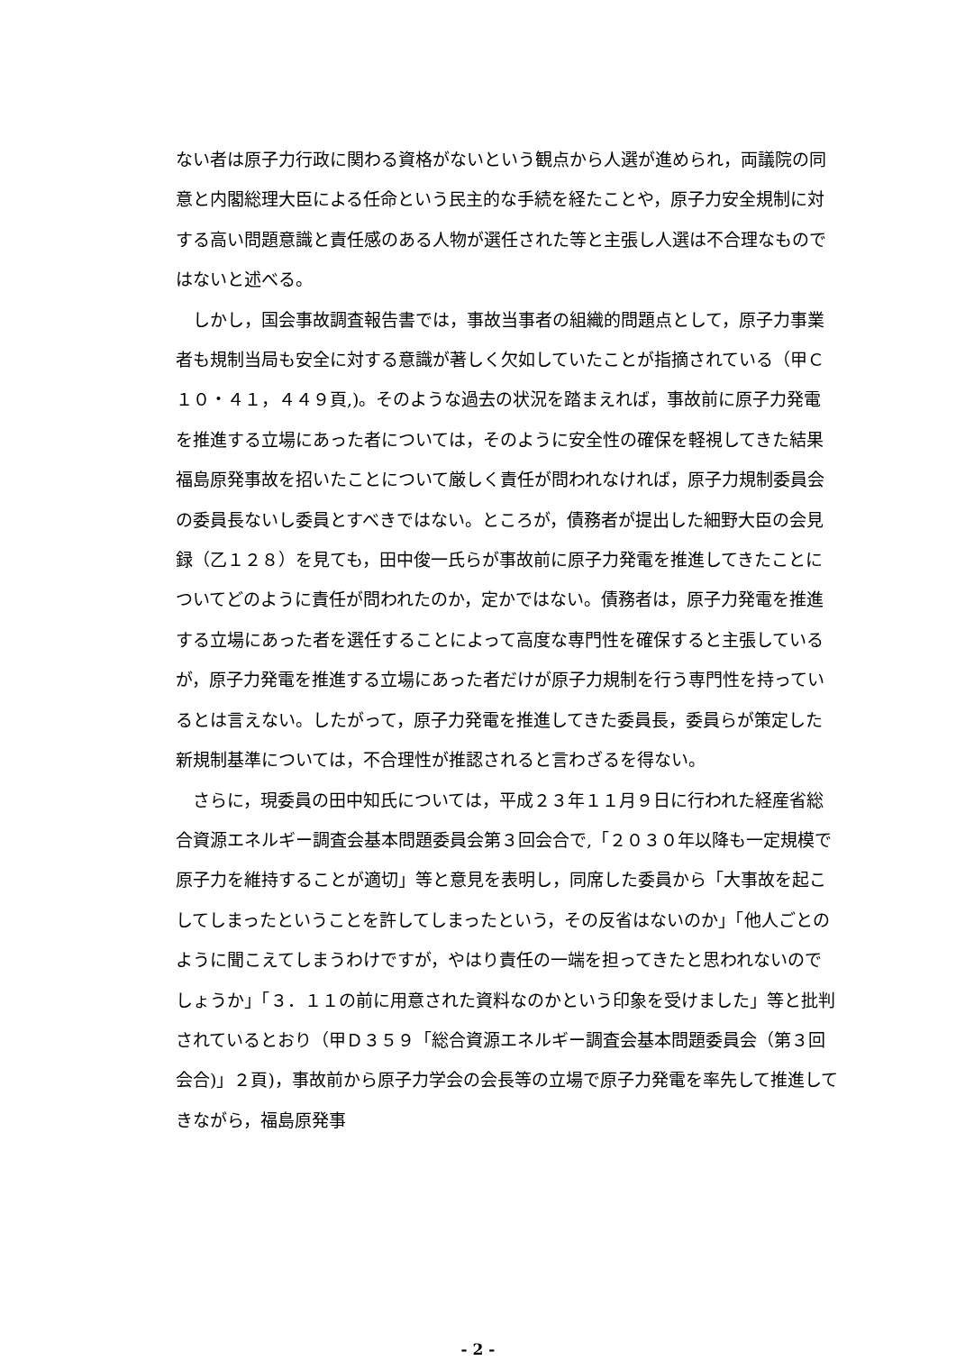ない者は原子力行政に関わる資格がないという観点から人選が進められ，両議院の同意と内閣総理大臣による任命という民主的な手続を経たことや，原子力安全規制に対する高い問題意識と責任感のある人物が選任された等と主張し人選は不合理なものではないと述べる。
しかし，国会事故調査報告書では，事故当事者の組織的問題点として，原子力事業者も規制当局も安全に対する意識が著しく欠如していたことが指摘されている（甲Ｃ１０・４１，４４９頁,)。そのような過去の状況を踏まえれば，事故前に原子力発電を推進する立場にあった者については，そのように安全性の確保を軽視してきた結果福島原発事故を招いたことについて厳しく責任が問われなければ，原子力規制委員会の委員長ないし委員とすべきではない。ところが，債務者が提出した細野大臣の会見録（乙１２８）を見ても，田中俊一氏らが事故前に原子力発電を推進してきたことについてどのように責任が問われたのか，定かではない。債務者は，原子力発電を推進する立場にあった者を選任することによって高度な専門性を確保すると主張しているが，原子力発電を推進する立場にあった者だけが原子力規制を行う専門性を持っているとは言えない。したがって，原子力発電を推進してきた委員長，委員らが策定した新規制基準については，不合理性が推認されると言わざるを得ない。
さらに，現委員の田中知氏については，平成２３年１１月９日に行われた経産省総合資源エネルギー調査会基本問題委員会第３回会合で,「２０３０年以降も一定規模で原子力を維持することが適切」等と意見を表明し，同席した委員から「大事故を起こしてしまったということを許してしまったという，その反省はないのか」「他人ごとのように聞こえてしまうわけですが，やはり責任の一端を担ってきたと思われないのでしょうか」「３．１１の前に用意された資料なのかという印象を受けました」等と批判されているとおり（甲Ｄ３５９「総合資源エネルギー調査会基本問題委員会（第３回会合)」２頁)，事故前から原子力学会の会長等の立場で原子力発電を率先して推進してきながら，福島原発事
- 2 -